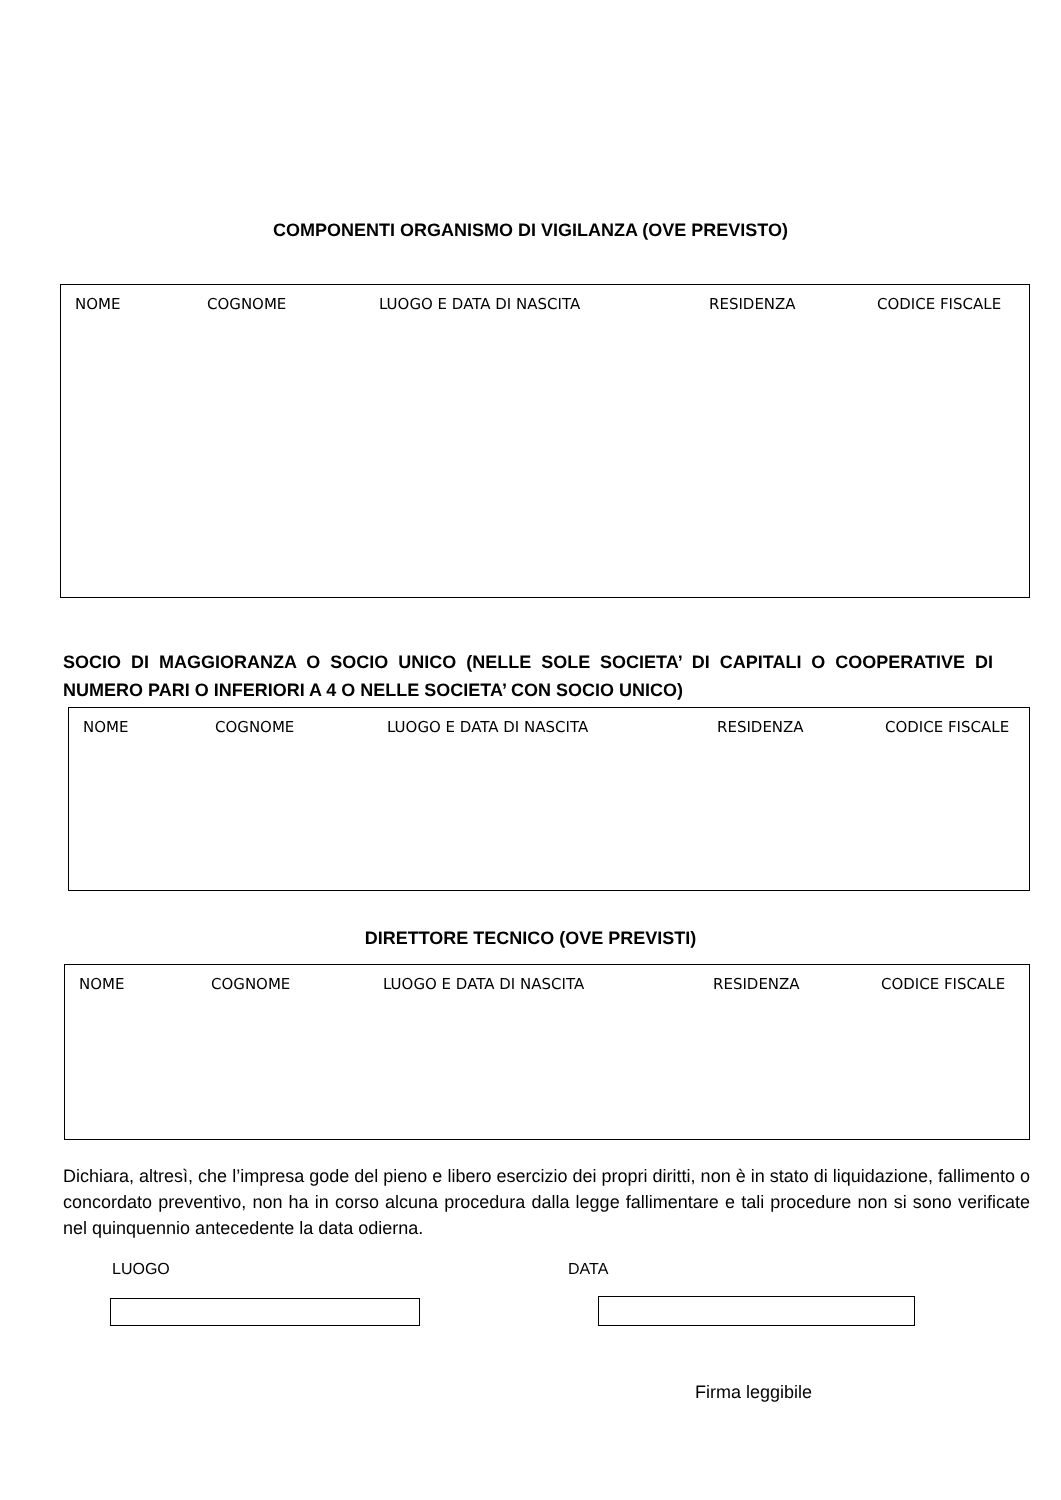COMPONENTI ORGANISMO DI VIGILANZA (OVE PREVISTO)
NOME COGNOME LUOGO E DATA DI NASCITA RESIDENZA CODICE FISCALE
SOCIO DI MAGGIORANZA O SOCIO UNICO (NELLE SOLE SOCIETA’ DI CAPITALI O COOPERATIVE DI NUMERO PARI O INFERIORI A 4 O NELLE SOCIETA’ CON SOCIO UNICO)
NOME COGNOME LUOGO E DATA DI NASCITA RESIDENZA CODICE FISCALE
DIRETTORE TECNICO (OVE PREVISTI)
NOME COGNOME LUOGO E DATA DI NASCITA RESIDENZA CODICE FISCALE
Dichiara, altresì, che l’impresa gode del pieno e libero esercizio dei propri diritti, non è in stato di liquidazione, fallimento o concordato preventivo, non ha in corso alcuna procedura dalla legge fallimentare e tali procedure non si sono verificate nel quinquennio antecedente la data odierna.
LUOGO DATA
Firma leggibile